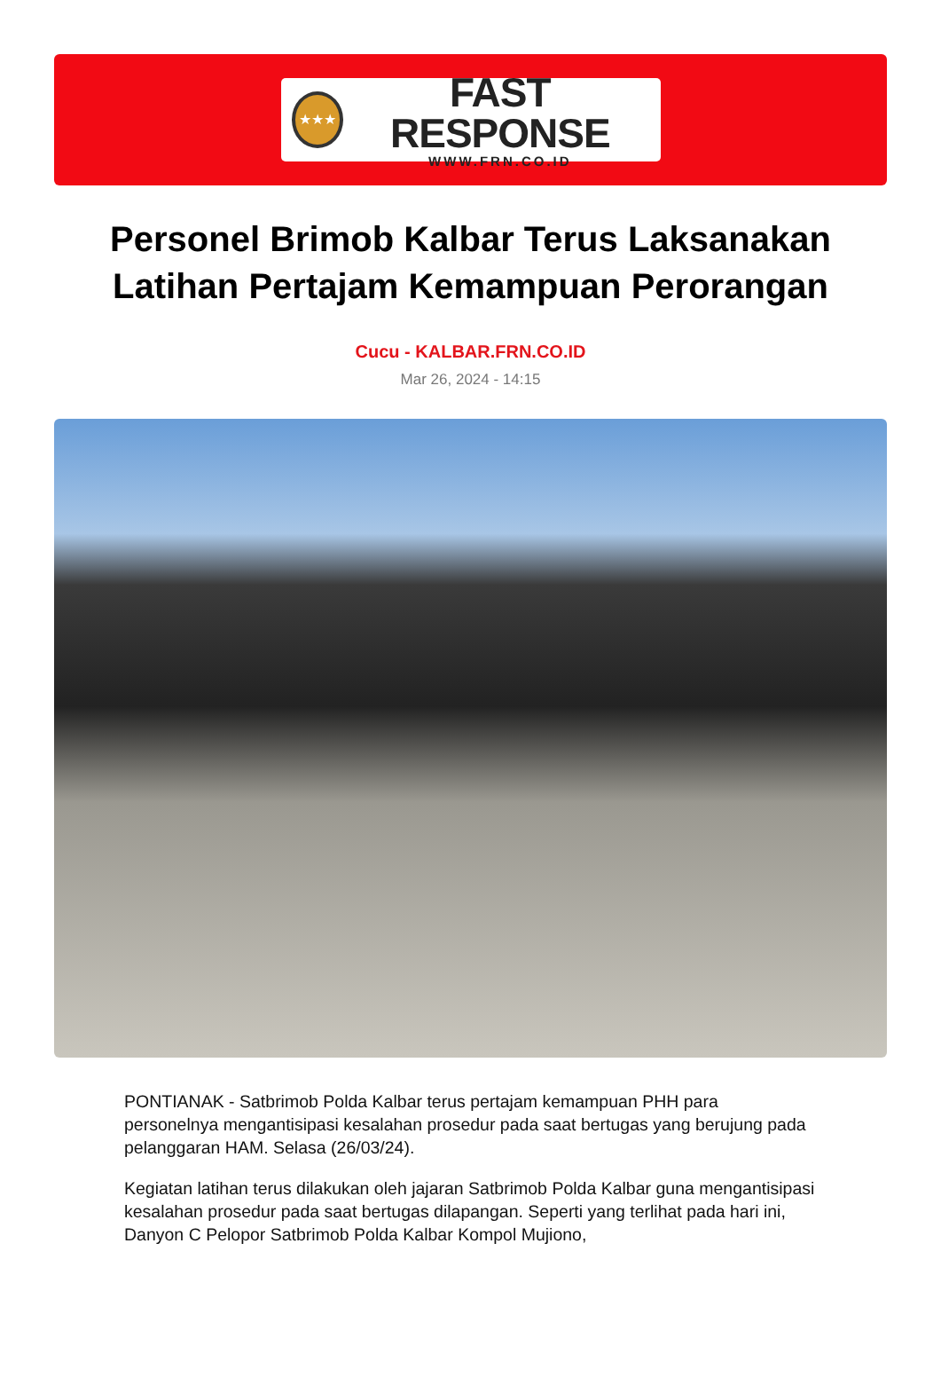★★★
FAST RESPONSE
WWW.FRN.CO.ID
Personel Brimob Kalbar Terus Laksanakan Latihan Pertajam Kemampuan Perorangan
Cucu - KALBAR.FRN.CO.ID
Mar 26, 2024 - 14:15
PONTIANAK - Satbrimob Polda Kalbar terus pertajam kemampuan PHH para personelnya mengantisipasi kesalahan prosedur pada saat bertugas yang berujung pada pelanggaran HAM. Selasa (26/03/24).
Kegiatan latihan terus dilakukan oleh jajaran Satbrimob Polda Kalbar guna mengantisipasi kesalahan prosedur pada saat bertugas dilapangan. Seperti yang terlihat pada hari ini, Danyon C Pelopor Satbrimob Polda Kalbar Kompol Mujiono,